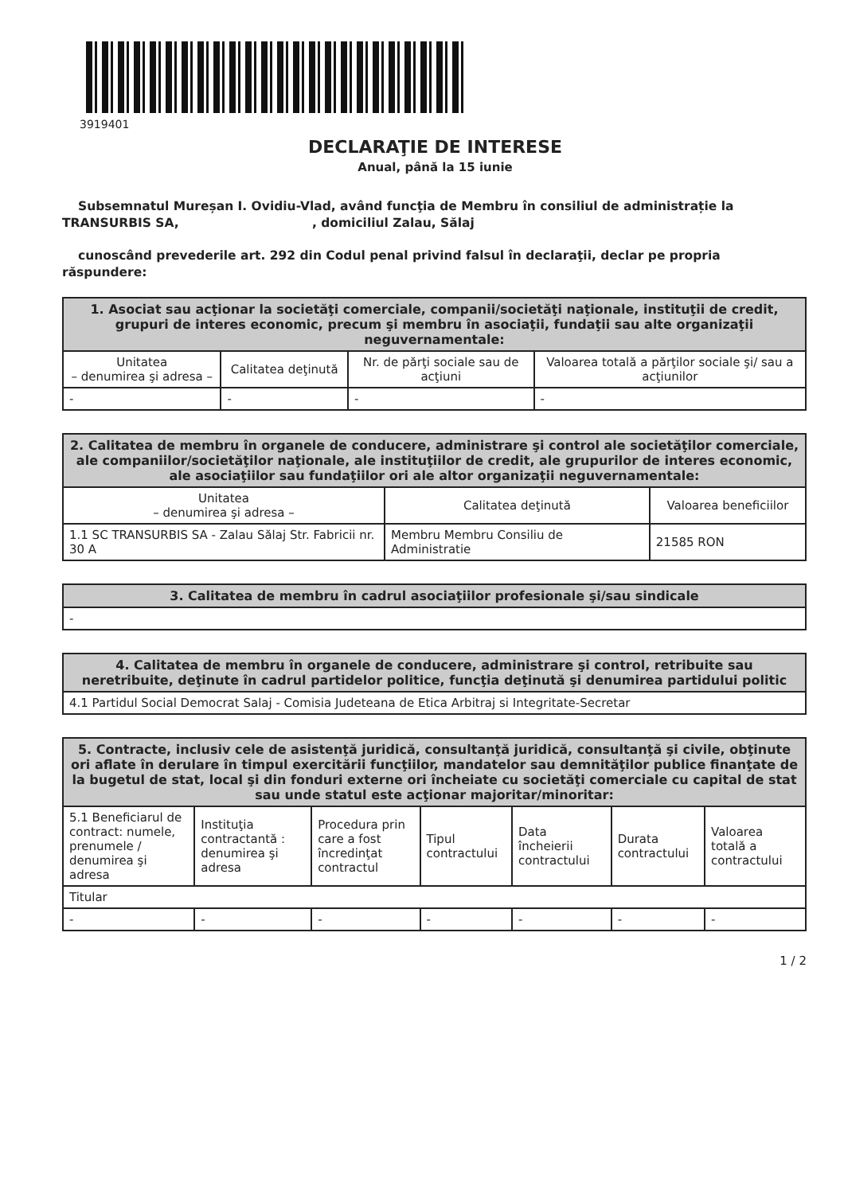3919401
DECLARAŢIE DE INTERESE
Anual, până la 15 iunie
Subsemnatul Mureșan I. Ovidiu-Vlad, având funcţia de Membru în consiliul de administrație la TRANSURBIS SA, , domiciliul Zalau, Sălaj
cunoscând prevederile art. 292 din Codul penal privind falsul în declaraţii, declar pe propria răspundere:
| 1. Asociat sau acţionar la societăţi comerciale, companii/societăţi naţionale, instituţii de credit, grupuri de interes economic, precum şi membru în asociaţii, fundaţii sau alte organizaţii neguvernamentale: | | | |
| --- | --- | --- | --- |
| Unitatea – denumirea şi adresa – | Calitatea deţinută | Nr. de părţi sociale sau de acţiuni | Valoarea totală a părţilor sociale şi/ sau a acţiunilor |
| - | - | - | - |
| 2. Calitatea de membru în organele de conducere, administrare şi control ale societăţilor comerciale, ale companiilor/societăţilor naţionale, ale instituţiilor de credit, ale grupurilor de interes economic, ale asociaţiilor sau fundaţiilor ori ale altor organizaţii neguvernamentale: | | |
| --- | --- | --- |
| Unitatea – denumirea şi adresa – | Calitatea deţinută | Valoarea beneficiilor |
| 1.1 SC TRANSURBIS SA - Zalau Sălaj Str. Fabricii nr. 30 A | Membru Membru Consiliu de Administratie | 21585 RON |
| 3. Calitatea de membru în cadrul asociaţiilor profesionale şi/sau sindicale |
| --- |
| - |
| 4. Calitatea de membru în organele de conducere, administrare şi control, retribuite sau neretribuite, deţinute în cadrul partidelor politice, funcţia deţinută şi denumirea partidului politic |
| --- |
| 4.1 Partidul Social Democrat Salaj - Comisia Judeteana de Etica Arbitraj si Integritate-Secretar |
| 5. Contracte, inclusiv cele de asistenţă juridică, consultanţă juridică, consultanţă şi civile, obţinute ori aflate în derulare în timpul exercitării funcţiilor, mandatelor sau demnităţilor publice finanţate de la bugetul de stat, local şi din fonduri externe ori încheiate cu societăţi comerciale cu capital de stat sau unde statul este acţionar majoritar/minoritar: | | | | | | |
| --- | --- | --- | --- | --- | --- | --- |
| 5.1 Beneficiarul de contract: numele, prenumele / denumirea şi adresa | Instituţia contractantă : denumirea şi adresa | Procedura prin care a fost încredinţat contractul | Tipul contractului | Data încheierii contractului | Durata contractului | Valoarea totală a contractului |
| Titular | | | | | | |
| - | - | - | - | - | - | - |
1 / 2